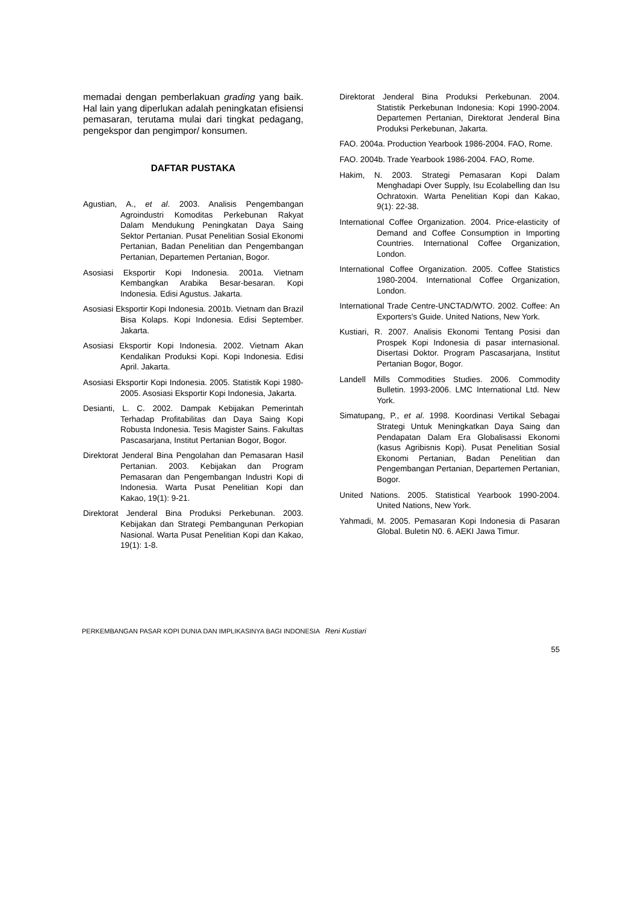memadai dengan pemberlakuan grading yang baik. Hal lain yang diperlukan adalah peningkatan efisiensi pemasaran, terutama mulai dari tingkat pedagang, pengekspor dan pengimpor/ konsumen.
DAFTAR PUSTAKA
Agustian, A., et al. 2003. Analisis Pengembangan Agroindustri Komoditas Perkebunan Rakyat Dalam Mendukung Peningkatan Daya Saing Sektor Pertanian. Pusat Penelitian Sosial Ekonomi Pertanian, Badan Penelitian dan Pengembangan Pertanian, Departemen Pertanian, Bogor.
Asosiasi Eksportir Kopi Indonesia. 2001a. Vietnam Kembangkan Arabika Besar-besaran. Kopi Indonesia. Edisi Agustus. Jakarta.
Asosiasi Eksportir Kopi Indonesia. 2001b. Vietnam dan Brazil Bisa Kolaps. Kopi Indonesia. Edisi September. Jakarta.
Asosiasi Eksportir Kopi Indonesia. 2002. Vietnam Akan Kendalikan Produksi Kopi. Kopi Indonesia. Edisi April. Jakarta.
Asosiasi Eksportir Kopi Indonesia. 2005. Statistik Kopi 1980-2005. Asosiasi Eksportir Kopi Indonesia, Jakarta.
Desianti, L. C. 2002. Dampak Kebijakan Pemerintah Terhadap Profitabilitas dan Daya Saing Kopi Robusta Indonesia. Tesis Magister Sains. Fakultas Pascasarjana, Institut Pertanian Bogor, Bogor.
Direktorat Jenderal Bina Pengolahan dan Pemasaran Hasil Pertanian. 2003. Kebijakan dan Program Pemasaran dan Pengembangan Industri Kopi di Indonesia. Warta Pusat Penelitian Kopi dan Kakao, 19(1): 9-21.
Direktorat Jenderal Bina Produksi Perkebunan. 2003. Kebijakan dan Strategi Pembangunan Perkopian Nasional. Warta Pusat Penelitian Kopi dan Kakao, 19(1): 1-8.
Direktorat Jenderal Bina Produksi Perkebunan. 2004. Statistik Perkebunan Indonesia: Kopi 1990-2004. Departemen Pertanian, Direktorat Jenderal Bina Produksi Perkebunan, Jakarta.
FAO. 2004a. Production Yearbook 1986-2004. FAO, Rome.
FAO. 2004b. Trade Yearbook 1986-2004. FAO, Rome.
Hakim, N. 2003. Strategi Pemasaran Kopi Dalam Menghadapi Over Supply, Isu Ecolabelling dan Isu Ochratoxin. Warta Penelitian Kopi dan Kakao, 9(1): 22-38.
International Coffee Organization. 2004. Price-elasticity of Demand and Coffee Consumption in Importing Countries. International Coffee Organization, London.
International Coffee Organization. 2005. Coffee Statistics 1980-2004. International Coffee Organization, London.
International Trade Centre-UNCTAD/WTO. 2002. Coffee: An Exporters's Guide. United Nations, New York.
Kustiari, R. 2007. Analisis Ekonomi Tentang Posisi dan Prospek Kopi Indonesia di pasar internasional. Disertasi Doktor. Program Pascasarjana, Institut Pertanian Bogor, Bogor.
Landell Mills Commodities Studies. 2006. Commodity Bulletin. 1993-2006. LMC International Ltd. New York.
Simatupang, P., et al. 1998. Koordinasi Vertikal Sebagai Strategi Untuk Meningkatkan Daya Saing dan Pendapatan Dalam Era Globalisassi Ekonomi (kasus Agribisnis Kopi). Pusat Penelitian Sosial Ekonomi Pertanian, Badan Penelitian dan Pengembangan Pertanian, Departemen Pertanian, Bogor.
United Nations. 2005. Statistical Yearbook 1990-2004. United Nations, New York.
Yahmadi, M. 2005. Pemasaran Kopi Indonesia di Pasaran Global. Buletin N0. 6. AEKI Jawa Timur.
PERKEMBANGAN PASAR KOPI DUNIA DAN IMPLIKASINYA BAGI INDONESIA Reni Kustiari
55